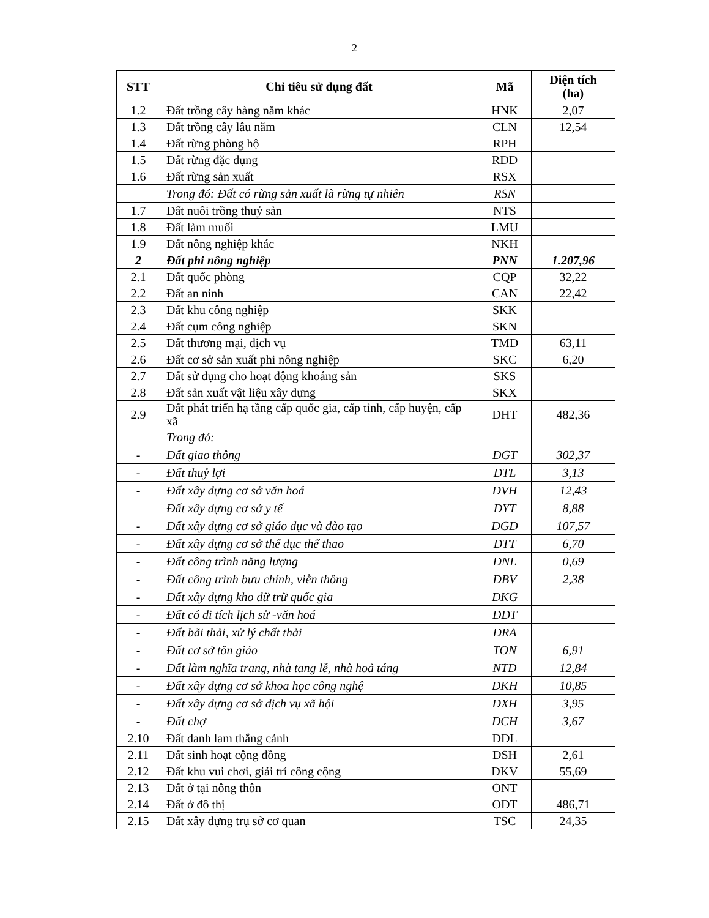2
| STT | Chỉ tiêu sử dụng đất | Mã | Diện tích (ha) |
| --- | --- | --- | --- |
| 1.2 | Đất trồng cây hàng năm khác | HNK | 2,07 |
| 1.3 | Đất trồng cây lâu năm | CLN | 12,54 |
| 1.4 | Đất rừng phòng hộ | RPH | |
| 1.5 | Đất rừng đặc dụng | RDD | |
| 1.6 | Đất rừng sản xuất | RSX | |
| | Trong đó: Đất có rừng sản xuất là rừng tự nhiên | RSN | |
| 1.7 | Đất nuôi trồng thuỷ sản | NTS | |
| 1.8 | Đất làm muối | LMU | |
| 1.9 | Đất nông nghiệp khác | NKH | |
| 2 | Đất phi nông nghiệp | PNN | 1.207,96 |
| 2.1 | Đất quốc phòng | CQP | 32,22 |
| 2.2 | Đất an ninh | CAN | 22,42 |
| 2.3 | Đất khu công nghiệp | SKK | |
| 2.4 | Đất cụm công nghiệp | SKN | |
| 2.5 | Đất thương mại, dịch vụ | TMD | 63,11 |
| 2.6 | Đất cơ sở sản xuất phi nông nghiệp | SKC | 6,20 |
| 2.7 | Đất sử dụng cho hoạt động khoáng sản | SKS | |
| 2.8 | Đất sản xuất vật liệu xây dựng | SKX | |
| 2.9 | Đất phát triển hạ tầng cấp quốc gia, cấp tỉnh, cấp huyện, cấp xã | DHT | 482,36 |
| | Trong đó: | | |
| - | Đất giao thông | DGT | 302,37 |
| - | Đất thuỷ lợi | DTL | 3,13 |
| - | Đất xây dựng cơ sở văn hoá | DVH | 12,43 |
| | Đất xây dựng cơ sở y tế | DYT | 8,88 |
| - | Đất xây dựng cơ sở giáo dục và đào tạo | DGD | 107,57 |
| - | Đất xây dựng cơ sở thể dục thể thao | DTT | 6,70 |
| - | Đất công trình năng lượng | DNL | 0,69 |
| - | Đất công trình bưu chính, viễn thông | DBV | 2,38 |
| - | Đất xây dựng kho dữ trữ quốc gia | DKG | |
| - | Đất có di tích lịch sử -văn hoá | DDT | |
| - | Đất bãi thải, xử lý chất thải | DRA | |
| - | Đất cơ sở tôn giáo | TON | 6,91 |
| - | Đất làm nghĩa trang, nhà tang lễ, nhà hoả táng | NTD | 12,84 |
| - | Đất xây dựng cơ sở khoa học công nghệ | DKH | 10,85 |
| - | Đất xây dựng cơ sở dịch vụ xã hội | DXH | 3,95 |
| - | Đất chợ | DCH | 3,67 |
| 2.10 | Đất danh lam thắng cảnh | DDL | |
| 2.11 | Đất sinh hoạt cộng đồng | DSH | 2,61 |
| 2.12 | Đất khu vui chơi, giải trí công cộng | DKV | 55,69 |
| 2.13 | Đất ở tại nông thôn | ONT | |
| 2.14 | Đất ở đô thị | ODT | 486,71 |
| 2.15 | Đất xây dựng trụ sở cơ quan | TSC | 24,35 |